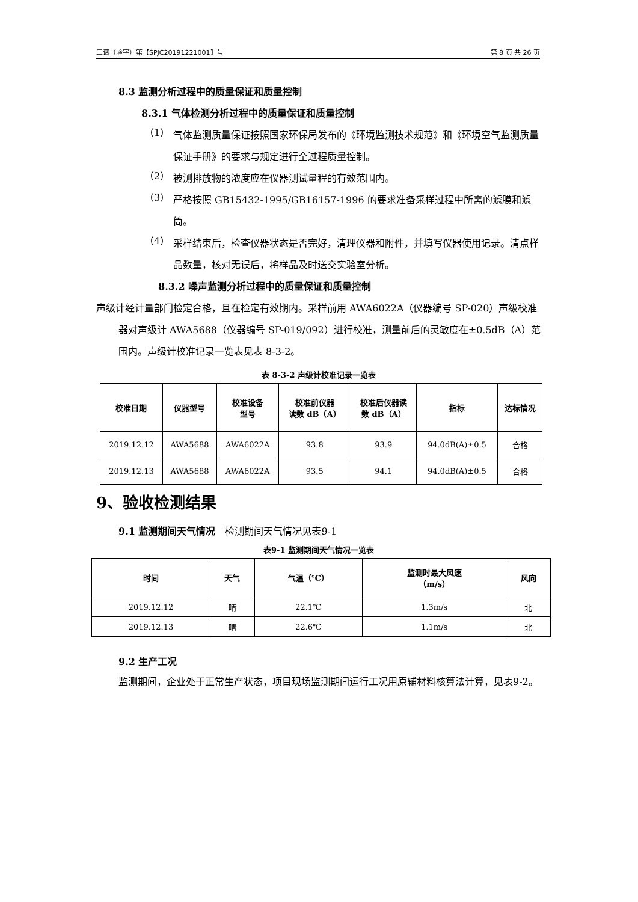三谱（验字）第【SPJC20191221001】号 第 8 页 共 26 页
8.3 监测分析过程中的质量保证和质量控制
8.3.1 气体检测分析过程中的质量保证和质量控制
（1）
气体监测质量保证按照国家环保局发布的《环境监测技术规范》和《环境空气监测质量保证手册》的要求与规定进行全过程质量控制。
（2）
被测排放物的浓度应在仪器测试量程的有效范围内。
（3）
严格按照 GB15432-1995/GB16157-1996 的要求准备采样过程中所需的滤膜和滤筒。
（4）
采样结束后，检查仪器状态是否完好，清理仪器和附件，并填写仪器使用记录。清点样品数量，核对无误后，将样品及时送交实验室分析。
8.3.2 噪声监测分析过程中的质量保证和质量控制
声级计经计量部门检定合格，且在检定有效期内。采样前用 AWA6022A（仪器编号 SP-020）声级校准器对声级计 AWA5688（仪器编号 SP-019/092）进行校准，测量前后的灵敏度在±0.5dB（A）范围内。声级计校准记录一览表见表 8-3-2。
表 8-3-2 声级计校准记录一览表
| 校准日期 | 仪器型号 | 校准设备 型号 | 校准前仪器 读数 dB（A） | 校准后仪器读 数 dB（A） | 指标 | 达标情况 |
| --- | --- | --- | --- | --- | --- | --- |
| 2019.12.12 | AWA5688 | AWA6022A | 93.8 | 93.9 | 94.0dB(A)±0.5 | 合格 |
| 2019.12.13 | AWA5688 | AWA6022A | 93.5 | 94.1 | 94.0dB(A)±0.5 | 合格 |
9、验收检测结果
9.1 监测期间天气情况　检测期间天气情况见表9-1
表9-1 监测期间天气情况一览表
| 时间 | 天气 | 气温（℃） | 监测时最大风速 （m/s） | 风向 |
| --- | --- | --- | --- | --- |
| 2019.12.12 | 晴 | 22.1℃ | 1.3m/s | 北 |
| 2019.12.13 | 晴 | 22.6℃ | 1.1m/s | 北 |
9.2 生产工况
监测期间，企业处于正常生产状态，项目现场监测期间运行工况用原辅材料核算法计算，见表9-2。